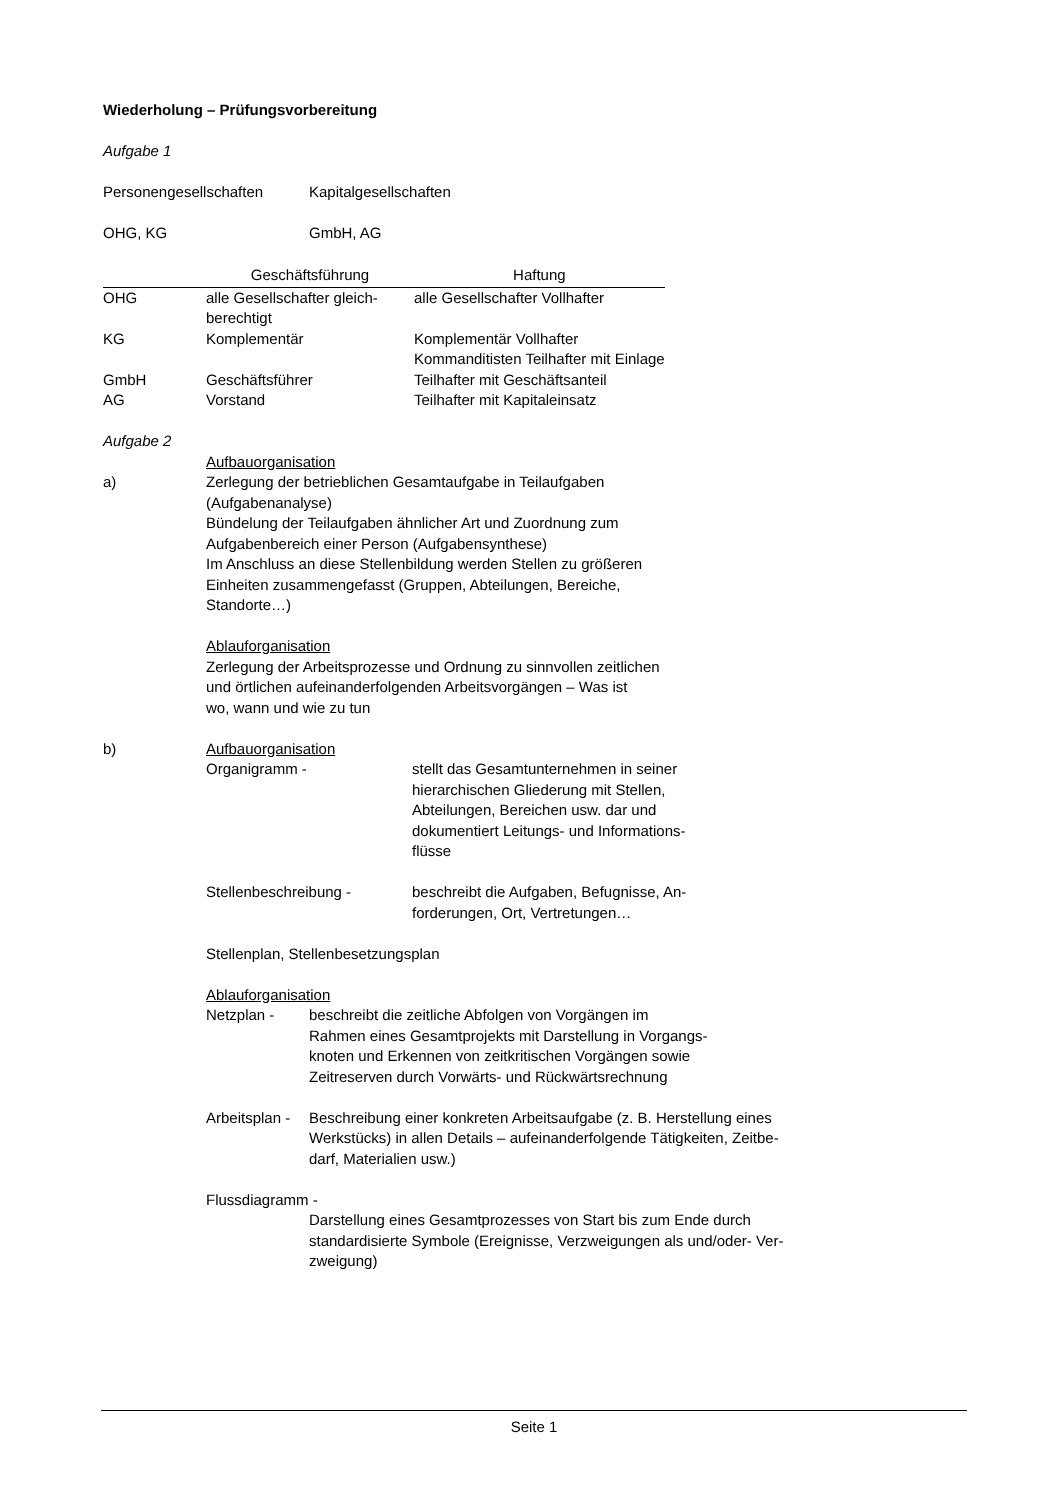Wiederholung – Prüfungsvorbereitung
Aufgabe 1
Personengesellschaften Kapitalgesellschaften
OHG, KG GmbH, AG
| | Geschäftsführung | Haftung |
| OHG | alle Gesellschafter gleich- berechtigt | alle Gesellschafter Vollhafter |
| KG | Komplementär | Komplementär Vollhafter Kommanditisten Teilhafter mit Einlage |
| GmbH | Geschäftsführer | Teilhafter mit Geschäftsanteil |
| AG | Vorstand | Teilhafter mit Kapitaleinsatz |
Aufgabe 2
Aufbauorganisation
a) Zerlegung der betrieblichen Gesamtaufgabe in Teilaufgaben
(Aufgabenanalyse)
Bündelung der Teilaufgaben ähnlicher Art und Zuordnung zum
Aufgabenbereich einer Person (Aufgabensynthese)
Im Anschluss an diese Stellenbildung werden Stellen zu größeren
Einheiten zusammengefasst (Gruppen, Abteilungen, Bereiche,
Standorte…)
Ablauforganisation
Zerlegung der Arbeitsprozesse und Ordnung zu sinnvollen zeitlichen
und örtlichen aufeinanderfolgenden Arbeitsvorgängen – Was ist
wo, wann und wie zu tun
b) Aufbauorganisation
Organigramm - stellt das Gesamtunternehmen in seiner
hierarchischen Gliederung mit Stellen,
Abteilungen, Bereichen usw. dar und
dokumentiert Leitungs- und Informations-
flüsse
Stellenbeschreibung - beschreibt die Aufgaben, Befugnisse, An-
forderungen, Ort, Vertretungen…
Stellenplan, Stellenbesetzungsplan
Ablauforganisation
Netzplan - beschreibt die zeitliche Abfolgen von Vorgängen im
Rahmen eines Gesamtprojekts mit Darstellung in Vorgangs-
knoten und Erkennen von zeitkritischen Vorgängen sowie
Zeitreserven durch Vorwärts- und Rückwärtsrechnung
Arbeitsplan -
Beschreibung einer konkreten Arbeitsaufgabe (z. B. Herstellung eines
Werkstücks) in allen Details – aufeinanderfolgende Tätigkeiten, Zeitbe-
darf, Materialien usw.)
Flussdiagramm -
Darstellung eines Gesamtprozesses von Start bis zum Ende durch
standardisierte Symbole (Ereignisse, Verzweigungen als und/oder- Ver-
zweigung)
Seite 1